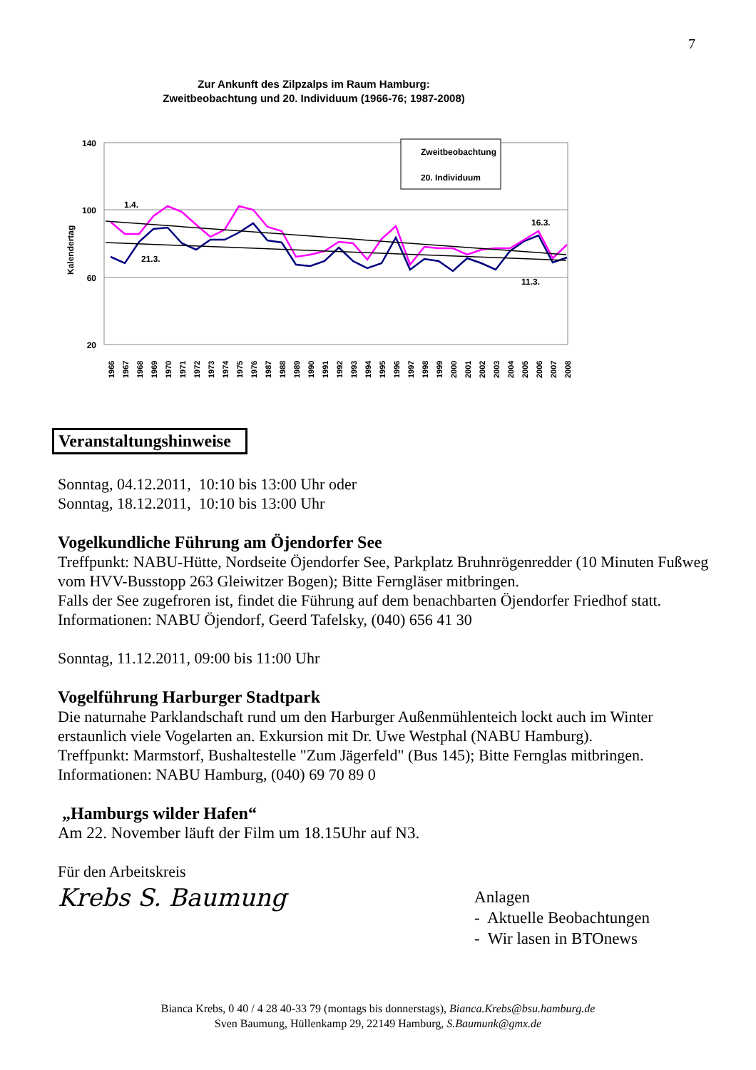7
Zur Ankunft des Zilpzalps im Raum Hamburg:
Zweitbeobachtung und 20. Individuum (1966-76; 1987-2008)
140
100
60
20
Kalendertag
Zweitbeobachtung
20. Individuum
1.4.
21.3.
16.3.
11.3.
1966
1967
1968
1969
1970
1971
1972
1973
1974
1975
1976
1987
1988
1989
1990
1991
1992
1993
1994
1995
1996
1997
1998
1999
2000
2001
2002
2003
2004
2005
2006
2007
2008
Veranstaltungshinweise
Sonntag, 04.12.2011, 10:10 bis 13:00 Uhr oder
Sonntag, 18.12.2011, 10:10 bis 13:00 Uhr
Vogelkundliche Führung am Öjendorfer See
Treffpunkt: NABU-Hütte, Nordseite Öjendorfer See, Parkplatz Bruhnrögenredder (10 Minuten Fußweg vom HVV-Busstopp 263 Gleiwitzer Bogen); Bitte Ferngläser mitbringen.
Falls der See zugefroren ist, findet die Führung auf dem benachbarten Öjendorfer Friedhof statt.
Informationen: NABU Öjendorf, Geerd Tafelsky, (040) 656 41 30
Sonntag, 11.12.2011, 09:00 bis 11:00 Uhr
Vogelführung Harburger Stadtpark
Die naturnahe Parklandschaft rund um den Harburger Außenmühlenteich lockt auch im Winter erstaunlich viele Vogelarten an. Exkursion mit Dr. Uwe Westphal (NABU Hamburg).
Treffpunkt: Marmstorf, Bushaltestelle "Zum Jägerfeld" (Bus 145); Bitte Fernglas mitbringen.
Informationen: NABU Hamburg, (040) 69 70 89 0
„Hamburgs wilder Hafen“
Am 22. November läuft der Film um 18.15Uhr auf N3.
Für den Arbeitskreis
Krebs S. Baumung
Anlagen
- Aktuelle Beobachtungen
- Wir lasen in BTOnews
Bianca Krebs, 0 40 / 4 28 40-33 79 (montags bis donnerstags), Bianca.Krebs@bsu.hamburg.de
Sven Baumung, Hüllenkamp 29, 22149 Hamburg, S.Baumunk@gmx.de